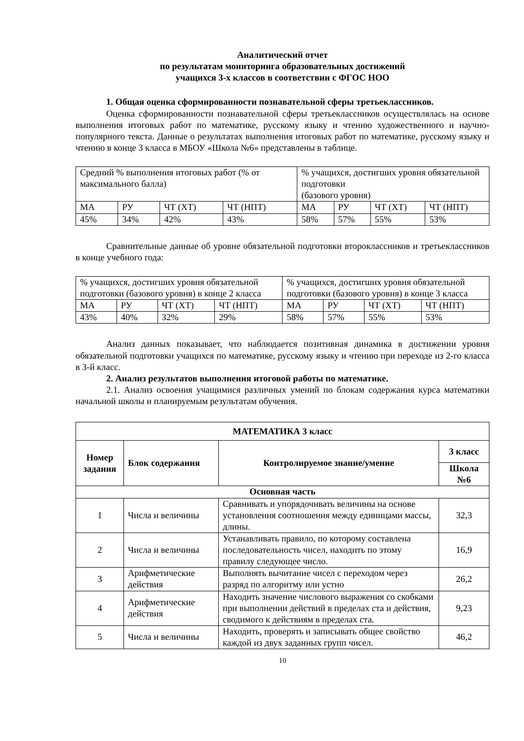Аналитический отчет
по результатам мониторинга образовательных достижений
учащихся 3-х классов в соответствии с ФГОС НОО
1. Общая оценка сформированности познавательной сферы третьеклассников.
Оценка сформированности познавательной сферы третьеклассников осуществлялась на основе выполнения итоговых работ по математике, русскому языку и чтению художественного и научно-популярного текста. Данные о результатах выполнения итоговых работ по математике, русскому языку и чтению в конце 3 класса в МБОУ «Школа №6» представлены в таблице.
| Средний % выполнения итоговых работ (% от максимального балла) | | | | % учащихся, достигших уровня обязательной подготовки (базового уровня) | | | |
| МА | РУ | ЧТ (ХТ) | ЧТ (НПТ) | МА | РУ | ЧТ (ХТ) | ЧТ (НПТ) |
| 45% | 34% | 42% | 43% | 58% | 57% | 55% | 53% |
Сравнительные данные об уровне обязательной подготовки второклассников и третьеклассников в конце учебного года:
| % учащихся, достигших уровня обязательной подготовки (базового уровня) в конце 2 класса | | | | % учащихся, достигших уровня обязательной подготовки (базового уровня) в конце 3 класса | | | |
| МА | РУ | ЧТ (ХТ) | ЧТ (НПТ) | МА | РУ | ЧТ (ХТ) | ЧТ (НПТ) |
| 43% | 40% | 32% | 29% | 58% | 57% | 55% | 53% |
Анализ данных показывает, что наблюдается позитивная динамика в достижении уровня обязательной подготовки учащихся по математике, русскому языку и чтению при переходе из 2-го класса в 3-й класс.
2. Анализ результатов выполнения итоговой работы по математике.
2.1. Анализ освоения учащимися различных умений по блокам содержания курса математики начальной школы и планируемым результатам обучения.
| МАТЕМАТИКА 3 класс | | | |
| --- | --- | --- | --- |
| Номер задания | Блок содержания | Контролируемое знание/умение | 3 класс |
| | | | Школа №6 |
| Основная часть | | | |
| 1 | Числа и величины | Сравнивать и упорядочивать величины на основе установления соотношения между единицами массы, длины. | 32,3 |
| 2 | Числа и величины | Устанавливать правило, по которому составлена последовательность чисел, находить по этому правилу следующее число. | 16,9 |
| 3 | Арифметические действия | Выполнять вычитание чисел с переходом через разряд по алгоритму или устно | 26,2 |
| 4 | Арифметические действия | Находить значение числового выражения со скобками при выполнении действий в пределах ста и действия, сводимого к действиям в пределах ста. | 9,23 |
| 5 | Числа и величины | Находить, проверять и записывать общее свойство каждой из двух заданных групп чисел. | 46,2 |
10